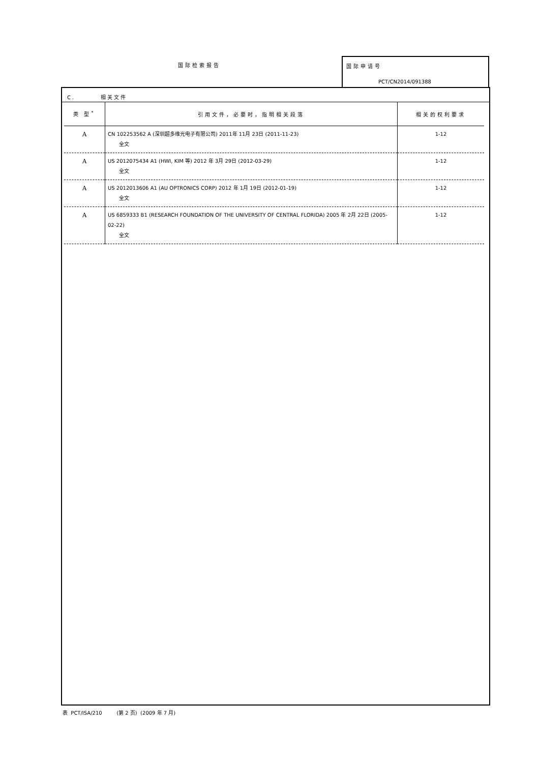国际检索报告
国际申请号
PCT/CN2014/091388
C. 相关文件
| 类 型<sup>*</sup> | 引用文件，必要时，指明相关段落 | 相关的权利要求 |
| --- | --- | --- |
| A | CN 102253562 A (深圳超多维光电子有限公司) 2011年 11月 23日 (2011-11-23) 全文 | 1-12 |
| A | US 2012075434 A1 (HWI, KIM 等) 2012 年 3月 29日 (2012-03-29) 全文 | 1-12 |
| A | US 2012013606 A1 (AU OPTRONICS CORP) 2012 年 1月 19日 (2012-01-19) 全文 | 1-12 |
| A | US 6859333 B1 (RESEARCH FOUNDATION OF THE UNIVERSITY OF CENTRAL FLORIDA) 2005 年 2月 22日 (2005-02-22) 全文 | 1-12 |
表 PCT/ISA/210 (第 2 页) (2009 年 7 月)